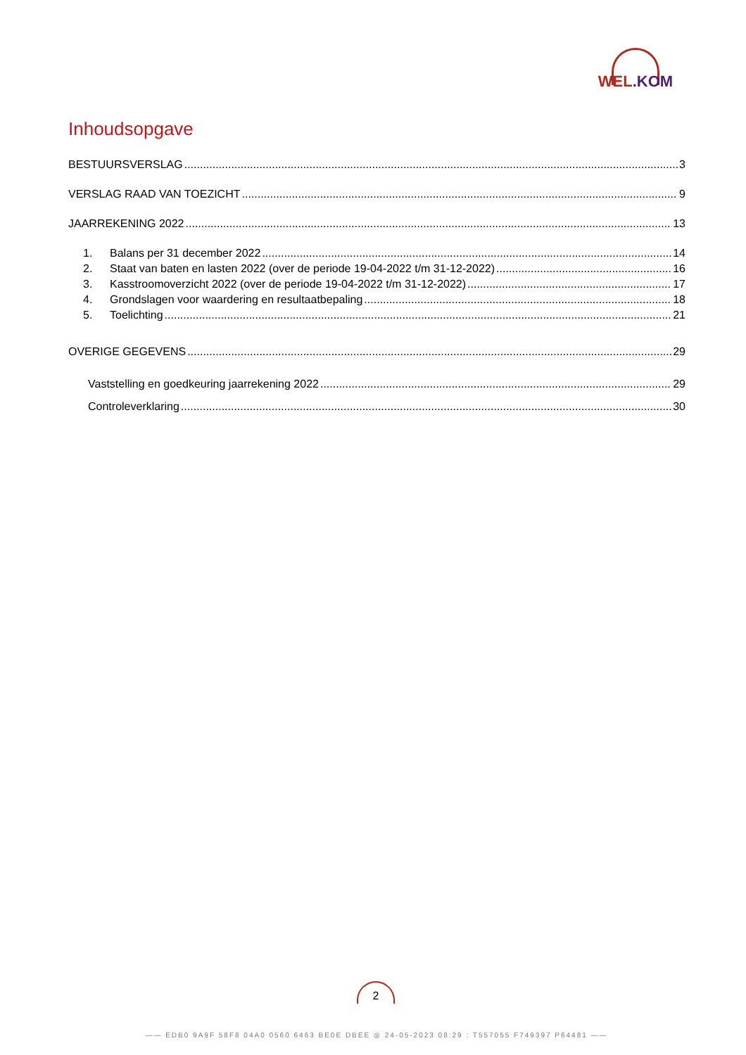WEL.KOM
Inhoudsopgave
BESTUURSVERSLAG 3
VERSLAG RAAD VAN TOEZICHT 9
JAARREKENING 2022 13
1. Balans per 31 december 2022 14
2. Staat van baten en lasten 2022 (over de periode 19-04-2022 t/m 31-12-2022) 16
3. Kasstroomoverzicht 2022 (over de periode 19-04-2022 t/m 31-12-2022) 17
4. Grondslagen voor waardering en resultaatbepaling 18
5. Toelichting 21
OVERIGE GEGEVENS 29
Vaststelling en goedkeuring jaarrekening 2022 29
Controleverklaring 30
2
—— EDB0 9A9F 58F8 04A0 0560 6463 BE0E DBEE ◎ 24-05-2023 08:29 : T557055 F749397 P64481 ——